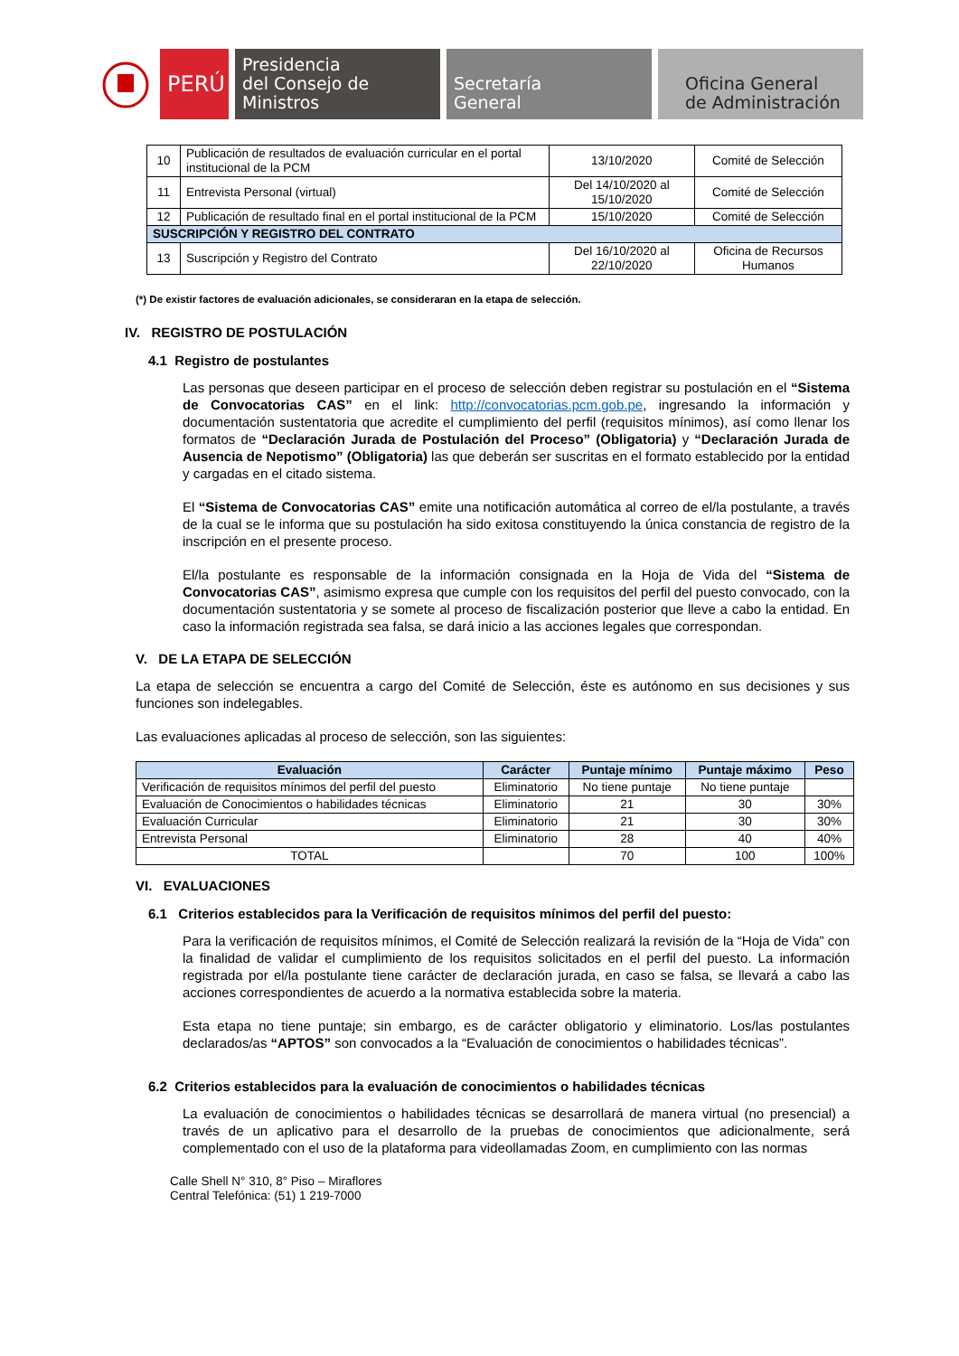PERÚ
Presidencia
del Consejo de Ministros
Secretaría
General
Oficina General
de Administración
| 10 | Publicación de resultados de evaluación curricular en el portal institucional de la PCM | 13/10/2020 | Comité de Selección |
| 11 | Entrevista Personal (virtual) | Del 14/10/2020 al 15/10/2020 | Comité de Selección |
| 12 | Publicación de resultado final en el portal institucional de la PCM | 15/10/2020 | Comité de Selección |
| SUSCRIPCIÓN Y REGISTRO DEL CONTRATO | | | |
| 13 | Suscripción y Registro del Contrato | Del 16/10/2020 al 22/10/2020 | Oficina de Recursos Humanos |
(*) De existir factores de evaluación adicionales, se consideraran en la etapa de selección.
IV. REGISTRO DE POSTULACIÓN
4.1 Registro de postulantes
Las personas que deseen participar en el proceso de selección deben registrar su postulación en el “Sistema de Convocatorias CAS” en el link: http://convocatorias.pcm.gob.pe, ingresando la información y documentación sustentatoria que acredite el cumplimiento del perfil (requisitos mínimos), así como llenar los formatos de “Declaración Jurada de Postulación del Proceso” (Obligatoria) y “Declaración Jurada de Ausencia de Nepotismo” (Obligatoria) las que deberán ser suscritas en el formato establecido por la entidad y cargadas en el citado sistema.
El “Sistema de Convocatorias CAS” emite una notificación automática al correo de el/la postulante, a través de la cual se le informa que su postulación ha sido exitosa constituyendo la única constancia de registro de la inscripción en el presente proceso.
El/la postulante es responsable de la información consignada en la Hoja de Vida del “Sistema de Convocatorias CAS”, asimismo expresa que cumple con los requisitos del perfil del puesto convocado, con la documentación sustentatoria y se somete al proceso de fiscalización posterior que lleve a cabo la entidad. En caso la información registrada sea falsa, se dará inicio a las acciones legales que correspondan.
V. DE LA ETAPA DE SELECCIÓN
La etapa de selección se encuentra a cargo del Comité de Selección, éste es autónomo en sus decisiones y sus funciones son indelegables.
Las evaluaciones aplicadas al proceso de selección, son las siguientes:
| Evaluación | Carácter | Puntaje mínimo | Puntaje máximo | Peso |
| --- | --- | --- | --- | --- |
| Verificación de requisitos mínimos del perfil del puesto | Eliminatorio | No tiene puntaje | No tiene puntaje | |
| Evaluación de Conocimientos o habilidades técnicas | Eliminatorio | 21 | 30 | 30% |
| Evaluación Curricular | Eliminatorio | 21 | 30 | 30% |
| Entrevista Personal | Eliminatorio | 28 | 40 | 40% |
| TOTAL | | 70 | 100 | 100% |
VI. EVALUACIONES
6.1 Criterios establecidos para la Verificación de requisitos mínimos del perfil del puesto:
Para la verificación de requisitos mínimos, el Comité de Selección realizará la revisión de la “Hoja de Vida” con la finalidad de validar el cumplimiento de los requisitos solicitados en el perfil del puesto. La información registrada por el/la postulante tiene carácter de declaración jurada, en caso se falsa, se llevará a cabo las acciones correspondientes de acuerdo a la normativa establecida sobre la materia.
Esta etapa no tiene puntaje; sin embargo, es de carácter obligatorio y eliminatorio. Los/las postulantes declarados/as “APTOS” son convocados a la “Evaluación de conocimientos o habilidades técnicas”.
6.2 Criterios establecidos para la evaluación de conocimientos o habilidades técnicas
La evaluación de conocimientos o habilidades técnicas se desarrollará de manera virtual (no presencial) a través de un aplicativo para el desarrollo de la pruebas de conocimientos que adicionalmente, será complementado con el uso de la plataforma para videollamadas Zoom, en cumplimiento con las normas
Calle Shell N° 310, 8° Piso – Miraflores
Central Telefónica: (51) 1 219-7000